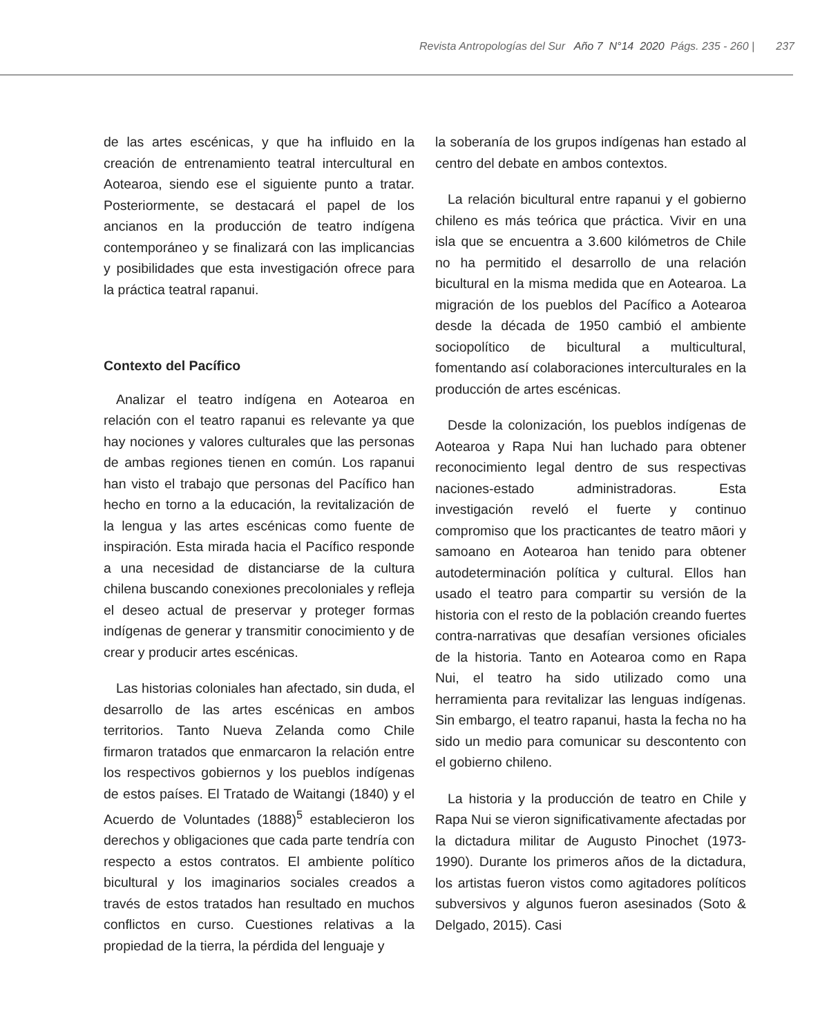Revista Antropologías del Sur Año 7 N°14 2020 Págs. 235 - 260 | 237
de las artes escénicas, y que ha influido en la creación de entrenamiento teatral intercultural en Aotearoa, siendo ese el siguiente punto a tratar. Posteriormente, se destacará el papel de los ancianos en la producción de teatro indígena contemporáneo y se finalizará con las implicancias y posibilidades que esta investigación ofrece para la práctica teatral rapanui.
Contexto del Pacífico
Analizar el teatro indígena en Aotearoa en relación con el teatro rapanui es relevante ya que hay nociones y valores culturales que las personas de ambas regiones tienen en común. Los rapanui han visto el trabajo que personas del Pacífico han hecho en torno a la educación, la revitalización de la lengua y las artes escénicas como fuente de inspiración. Esta mirada hacia el Pacífico responde a una necesidad de distanciarse de la cultura chilena buscando conexiones precoloniales y refleja el deseo actual de preservar y proteger formas indígenas de generar y transmitir conocimiento y de crear y producir artes escénicas.
Las historias coloniales han afectado, sin duda, el desarrollo de las artes escénicas en ambos territorios. Tanto Nueva Zelanda como Chile firmaron tratados que enmarcaron la relación entre los respectivos gobiernos y los pueblos indígenas de estos países. El Tratado de Waitangi (1840) y el Acuerdo de Voluntades (1888)<sup>5</sup> establecieron los derechos y obligaciones que cada parte tendría con respecto a estos contratos. El ambiente político bicultural y los imaginarios sociales creados a través de estos tratados han resultado en muchos conflictos en curso. Cuestiones relativas a la propiedad de la tierra, la pérdida del lenguaje y
la soberanía de los grupos indígenas han estado al centro del debate en ambos contextos.
La relación bicultural entre rapanui y el gobierno chileno es más teórica que práctica. Vivir en una isla que se encuentra a 3.600 kilómetros de Chile no ha permitido el desarrollo de una relación bicultural en la misma medida que en Aotearoa. La migración de los pueblos del Pacífico a Aotearoa desde la década de 1950 cambió el ambiente sociopolítico de bicultural a multicultural, fomentando así colaboraciones interculturales en la producción de artes escénicas.
Desde la colonización, los pueblos indígenas de Aotearoa y Rapa Nui han luchado para obtener reconocimiento legal dentro de sus respectivas naciones-estado administradoras. Esta investigación reveló el fuerte y continuo compromiso que los practicantes de teatro māori y samoano en Aotearoa han tenido para obtener autodeterminación política y cultural. Ellos han usado el teatro para compartir su versión de la historia con el resto de la población creando fuertes contra-narrativas que desafían versiones oficiales de la historia. Tanto en Aotearoa como en Rapa Nui, el teatro ha sido utilizado como una herramienta para revitalizar las lenguas indígenas. Sin embargo, el teatro rapanui, hasta la fecha no ha sido un medio para comunicar su descontento con el gobierno chileno.
La historia y la producción de teatro en Chile y Rapa Nui se vieron significativamente afectadas por la dictadura militar de Augusto Pinochet (1973-1990). Durante los primeros años de la dictadura, los artistas fueron vistos como agitadores políticos subversivos y algunos fueron asesinados (Soto & Delgado, 2015). Casi